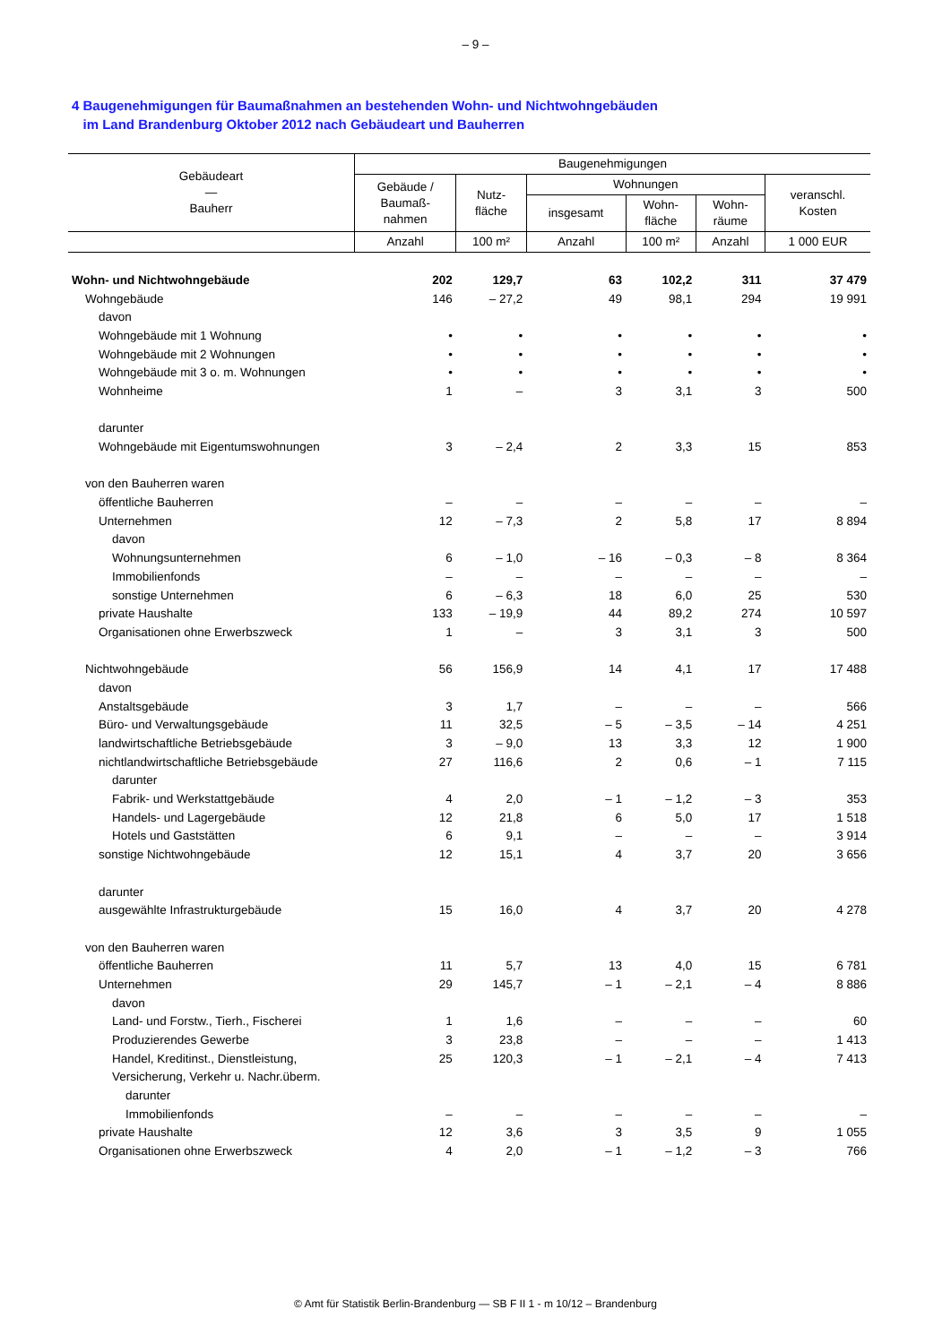– 9 –
4 Baugenehmigungen für Baumaßnahmen an bestehenden Wohn- und Nichtwohngebäuden
im Land Brandenburg Oktober 2012 nach Gebäudeart und Bauherren
| Gebäudeart — Bauherr | Baugenehmigungen | | | | | |
| --- | --- | --- | --- | --- | --- | --- |
| | Gebäude / Baumaß- nahmen | Nutz- fläche | Wohnungen | | | veranschl. Kosten |
| | | | insgesamt | Wohn- fläche | Wohn- räume | |
| | Anzahl | 100 m² | Anzahl | 100 m² | Anzahl | 1 000 EUR |
| Wohn- und Nichtwohngebäude | 202 | 129,7 | 63 | 102,2 | 311 | 37 479 |
| Wohngebäude | 146 | – 27,2 | 49 | 98,1 | 294 | 19 991 |
| davon | | | | | | |
| Wohngebäude mit 1 Wohnung | • | • | • | • | • | • |
| Wohngebäude mit 2 Wohnungen | • | • | • | • | • | • |
| Wohngebäude mit 3 o. m. Wohnungen | • | • | • | • | • | • |
| Wohnheime | 1 | – | 3 | 3,1 | 3 | 500 |
| darunter | | | | | | |
| Wohngebäude mit Eigentumswohnungen | 3 | – 2,4 | 2 | 3,3 | 15 | 853 |
| von den Bauherren waren | | | | | | |
| öffentliche Bauherren | – | – | – | – | – | – |
| Unternehmen | 12 | – 7,3 | 2 | 5,8 | 17 | 8 894 |
| davon | | | | | | |
| Wohnungsunternehmen | 6 | – 1,0 | – 16 | – 0,3 | – 8 | 8 364 |
| Immobilienfonds | – | – | – | – | – | – |
| sonstige Unternehmen | 6 | – 6,3 | 18 | 6,0 | 25 | 530 |
| private Haushalte | 133 | – 19,9 | 44 | 89,2 | 274 | 10 597 |
| Organisationen ohne Erwerbszweck | 1 | – | 3 | 3,1 | 3 | 500 |
| Nichtwohngebäude | 56 | 156,9 | 14 | 4,1 | 17 | 17 488 |
| davon | | | | | | |
| Anstaltsgebäude | 3 | 1,7 | – | – | – | 566 |
| Büro- und Verwaltungsgebäude | 11 | 32,5 | – 5 | – 3,5 | – 14 | 4 251 |
| landwirtschaftliche Betriebsgebäude | 3 | – 9,0 | 13 | 3,3 | 12 | 1 900 |
| nichtlandwirtschaftliche Betriebsgebäude | 27 | 116,6 | 2 | 0,6 | – 1 | 7 115 |
| darunter | | | | | | |
| Fabrik- und Werkstattgebäude | 4 | 2,0 | – 1 | – 1,2 | – 3 | 353 |
| Handels- und Lagergebäude | 12 | 21,8 | 6 | 5,0 | 17 | 1 518 |
| Hotels und Gaststätten | 6 | 9,1 | – | – | – | 3 914 |
| sonstige Nichtwohngebäude | 12 | 15,1 | 4 | 3,7 | 20 | 3 656 |
| darunter | | | | | | |
| ausgewählte Infrastrukturgebäude | 15 | 16,0 | 4 | 3,7 | 20 | 4 278 |
| von den Bauherren waren | | | | | | |
| öffentliche Bauherren | 11 | 5,7 | 13 | 4,0 | 15 | 6 781 |
| Unternehmen | 29 | 145,7 | – 1 | – 2,1 | – 4 | 8 886 |
| davon | | | | | | |
| Land- und Forstw., Tierh., Fischerei | 1 | 1,6 | – | – | – | 60 |
| Produzierendes Gewerbe | 3 | 23,8 | – | – | – | 1 413 |
| Handel, Kreditinst., Dienstleistung, | 25 | 120,3 | – 1 | – 2,1 | – 4 | 7 413 |
| Versicherung, Verkehr u. Nachr.überm. | | | | | | |
| darunter | | | | | | |
| Immobilienfonds | – | – | – | – | – | – |
| private Haushalte | 12 | 3,6 | 3 | 3,5 | 9 | 1 055 |
| Organisationen ohne Erwerbszweck | 4 | 2,0 | – 1 | – 1,2 | – 3 | 766 |
© Amt für Statistik Berlin-Brandenburg — SB F II 1 - m 10/12 – Brandenburg